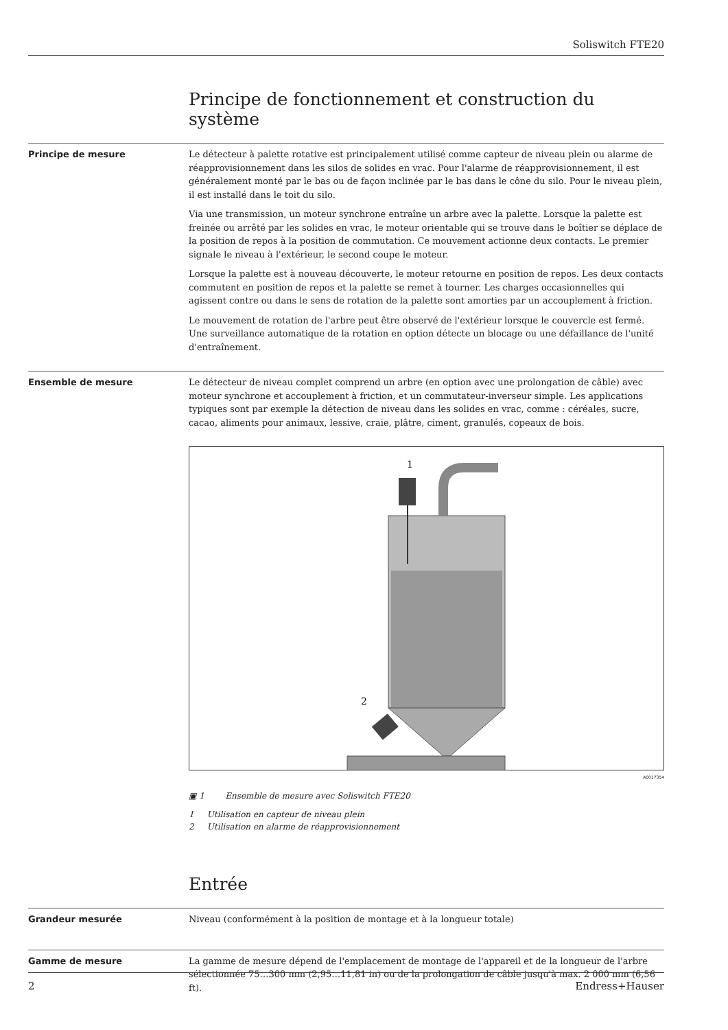Soliswitch FTE20
Principe de fonctionnement et construction du système
Principe de mesure
Le détecteur à palette rotative est principalement utilisé comme capteur de niveau plein ou alarme de réapprovisionnement dans les silos de solides en vrac. Pour l'alarme de réapprovisionnement, il est généralement monté par le bas ou de façon inclinée par le bas dans le cône du silo. Pour le niveau plein, il est installé dans le toit du silo.
Via une transmission, un moteur synchrone entraîne un arbre avec la palette. Lorsque la palette est freinée ou arrêté par les solides en vrac, le moteur orientable qui se trouve dans le boîtier se déplace de la position de repos à la position de commutation. Ce mouvement actionne deux contacts. Le premier signale le niveau à l'extérieur, le second coupe le moteur.
Lorsque la palette est à nouveau découverte, le moteur retourne en position de repos. Les deux contacts commutent en position de repos et la palette se remet à tourner. Les charges occasionnelles qui agissent contre ou dans le sens de rotation de la palette sont amorties par un accouplement à friction.
Le mouvement de rotation de l'arbre peut être observé de l'extérieur lorsque le couvercle est fermé. Une surveillance automatique de la rotation en option détecte un blocage ou une défaillance de l'unité d'entraînement.
Ensemble de mesure
Le détecteur de niveau complet comprend un arbre (en option avec une prolongation de câble) avec moteur synchrone et accouplement à friction, et un commutateur-inverseur simple. Les applications typiques sont par exemple la détection de niveau dans les solides en vrac, comme : céréales, sucre, cacao, aliments pour animaux, lessive, craie, plâtre, ciment, granulés, copeaux de bois.
1
2
A0017354
▣ 1 Ensemble de mesure avec Soliswitch FTE20
1 Utilisation en capteur de niveau plein
2 Utilisation en alarme de réapprovisionnement
Entrée
Grandeur mesurée
Niveau (conformément à la position de montage et à la longueur totale)
Gamme de mesure
La gamme de mesure dépend de l'emplacement de montage de l'appareil et de la longueur de l'arbre sélectionnée 75…300 mm (2,95…11,81 in) ou de la prolongation de câble jusqu'à max. 2 000 mm (6,56 ft).
2 Endress+Hauser